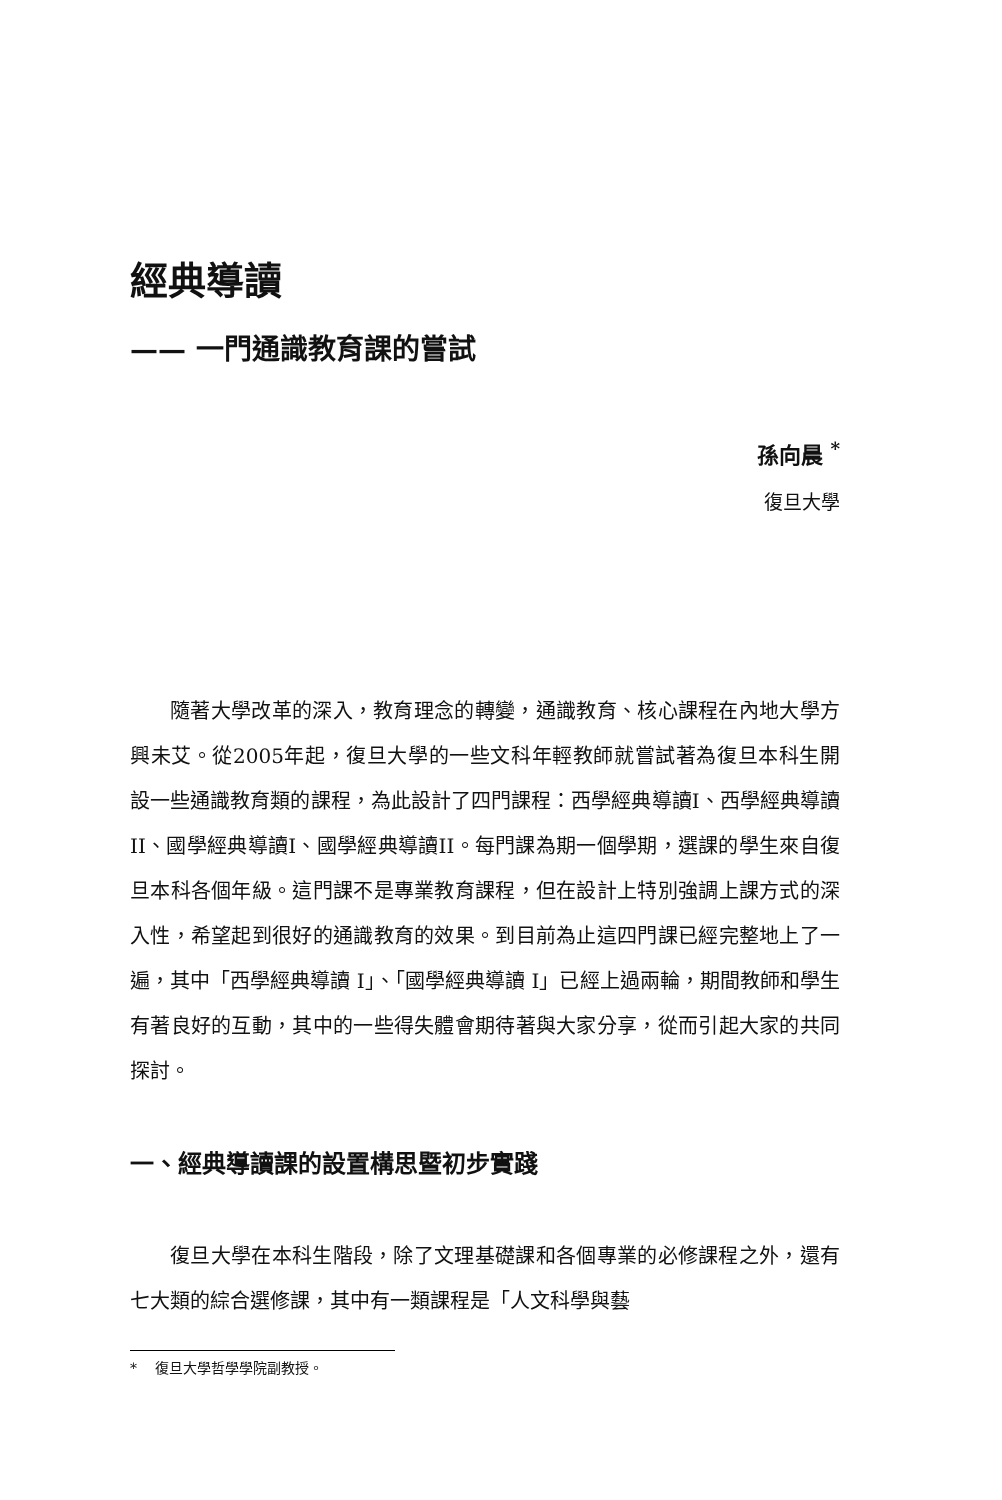經典導讀
—— 一門通識教育課的嘗試
孫向晨 <sup>*</sup>
復旦大學
隨著大學改革的深入，教育理念的轉變，通識教育、核心課程在內地大學方興未艾。從2005年起，復旦大學的一些文科年輕教師就嘗試著為復旦本科生開設一些通識教育類的課程，為此設計了四門課程：西學經典導讀I、西學經典導讀II、國學經典導讀I、國學經典導讀II。每門課為期一個學期，選課的學生來自復旦本科各個年級。這門課不是專業教育課程，但在設計上特別強調上課方式的深入性，希望起到很好的通識教育的效果。到目前為止這四門課已經完整地上了一遍，其中「西學經典導讀 I」、「國學經典導讀 I」已經上過兩輪，期間教師和學生有著良好的互動，其中的一些得失體會期待著與大家分享，從而引起大家的共同探討。
一、經典導讀課的設置構思暨初步實踐
復旦大學在本科生階段，除了文理基礎課和各個專業的必修課程之外，還有七大類的綜合選修課，其中有一類課程是「人文科學與藝
* 復旦大學哲學學院副教授。